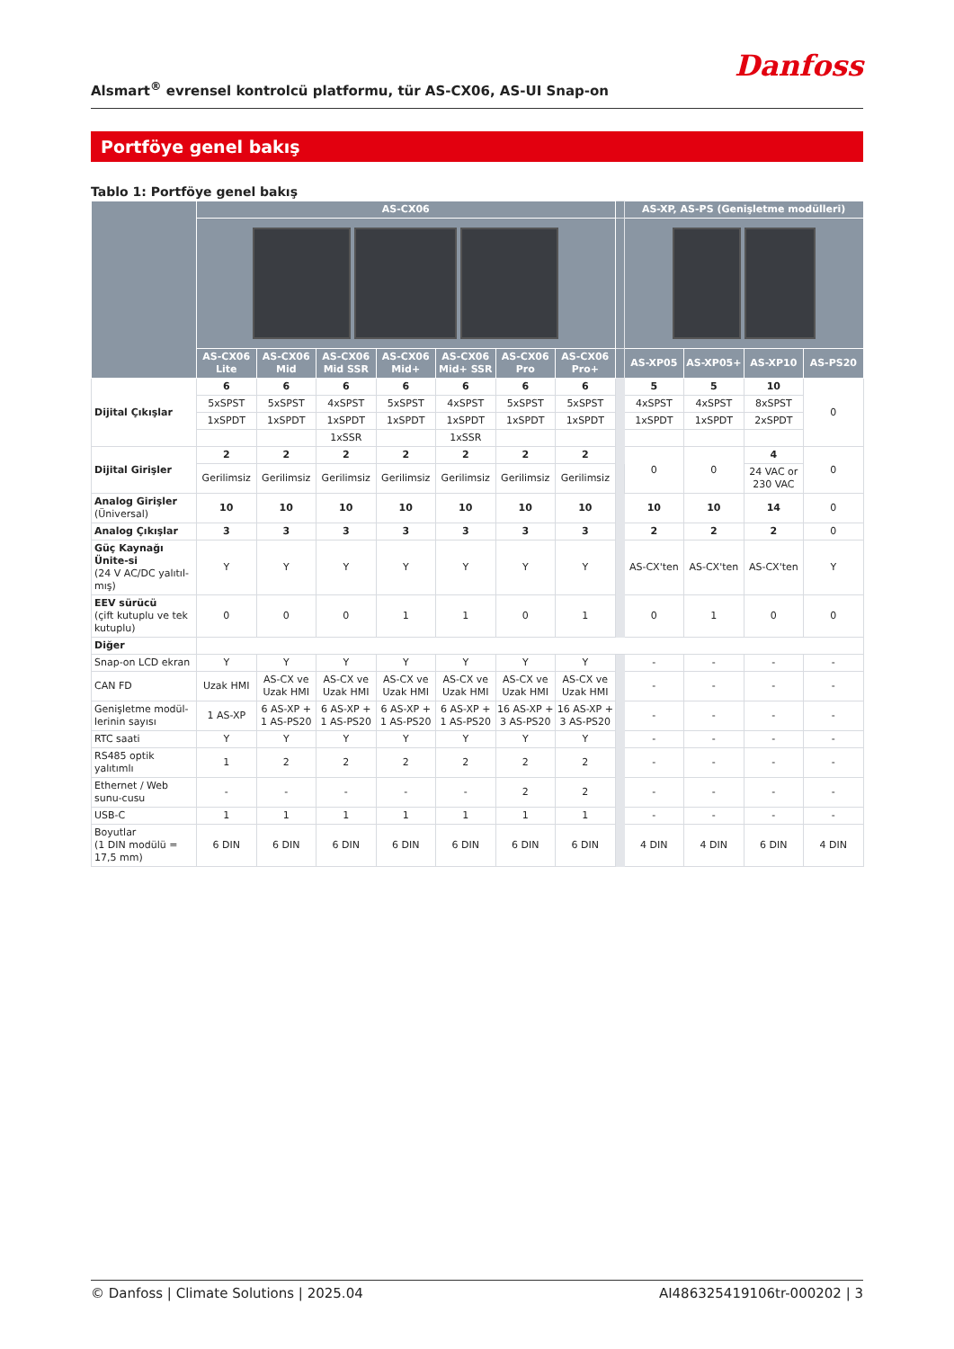Alsmart<sup>®</sup> evrensel kontrolcü platformu, tür AS-CX06, AS-UI Snap-on
Danfoss
Portföye genel bakış
Tablo 1: Portföye genel bakış
| | AS-CX06 | | | | | | | | AS-XP, AS-PS (Genişletme modülleri) | | | |
| --- | --- | --- | --- | --- | --- | --- | --- | --- | --- | --- | --- | --- |
| | AS-CX06 Lite | AS-CX06 Mid | AS-CX06 Mid SSR | AS-CX06 Mid+ | AS-CX06 Mid+ SSR | AS-CX06 Pro | AS-CX06 Pro+ | | AS-XP05 | AS-XP05+ | AS-XP10 | AS-PS20 |
| Dijital Çıkışlar | 6 | 6 | 6 | 6 | 6 | 6 | 6 | | 5 | 5 | 10 | 0 |
| | 5xSPST | 5xSPST | 4xSPST | 5xSPST | 4xSPST | 5xSPST | 5xSPST | | 4xSPST | 4xSPST | 8xSPST | |
| | 1xSPDT | 1xSPDT | 1xSPDT | 1xSPDT | 1xSPDT | 1xSPDT | 1xSPDT | | 1xSPDT | 1xSPDT | 2xSPDT | |
| | | | 1xSSR | | 1xSSR | | | | | | | |
| Dijital Girişler | 2 | 2 | 2 | 2 | 2 | 2 | 2 | | 0 | 0 | 4 | 0 |
| | Gerilimsiz | Gerilimsiz | Gerilimsiz | Gerilimsiz | Gerilimsiz | Gerilimsiz | Gerilimsiz | | | | 24 VAC or 230 VAC | |
| Analog Girişler (Üniversal) | 10 | 10 | 10 | 10 | 10 | 10 | 10 | | 10 | 10 | 14 | 0 |
| Analog Çıkışlar | 3 | 3 | 3 | 3 | 3 | 3 | 3 | | 2 | 2 | 2 | 0 |
| Güç Kaynağı Ünite-si (24 V AC/DC yalıtıl-mış) | Y | Y | Y | Y | Y | Y | Y | | AS-CX'ten | AS-CX'ten | AS-CX'ten | Y |
| EEV sürücü (çift kutuplu ve tek kutuplu) | 0 | 0 | 0 | 1 | 1 | 0 | 1 | | 0 | 1 | 0 | 0 |
| Diğer | | | | | | | | | | | | |
| Snap-on LCD ekran | Y | Y | Y | Y | Y | Y | Y | | - | - | - | - |
| CAN FD | Uzak HMI | AS-CX ve Uzak HMI | AS-CX ve Uzak HMI | AS-CX ve Uzak HMI | AS-CX ve Uzak HMI | AS-CX ve Uzak HMI | AS-CX ve Uzak HMI | | - | - | - | - |
| Genişletme modül-lerinin sayısı | 1 AS-XP | 6 AS-XP + 1 AS-PS20 | 6 AS-XP + 1 AS-PS20 | 6 AS-XP + 1 AS-PS20 | 6 AS-XP + 1 AS-PS20 | 16 AS-XP + 3 AS-PS20 | 16 AS-XP + 3 AS-PS20 | | - | - | - | - |
| RTC saati | Y | Y | Y | Y | Y | Y | Y | | - | - | - | - |
| RS485 optik yalıtımlı | 1 | 2 | 2 | 2 | 2 | 2 | 2 | | - | - | - | - |
| Ethernet / Web sunu-cusu | - | - | - | - | - | 2 | 2 | | - | - | - | - |
| USB-C | 1 | 1 | 1 | 1 | 1 | 1 | 1 | | - | - | - | - |
| Boyutlar (1 DIN modülü = 17,5 mm) | 6 DIN | 6 DIN | 6 DIN | 6 DIN | 6 DIN | 6 DIN | 6 DIN | | 4 DIN | 4 DIN | 6 DIN | 4 DIN |
© Danfoss | Climate Solutions | 2025.04 AI486325419106tr-000202 | 3